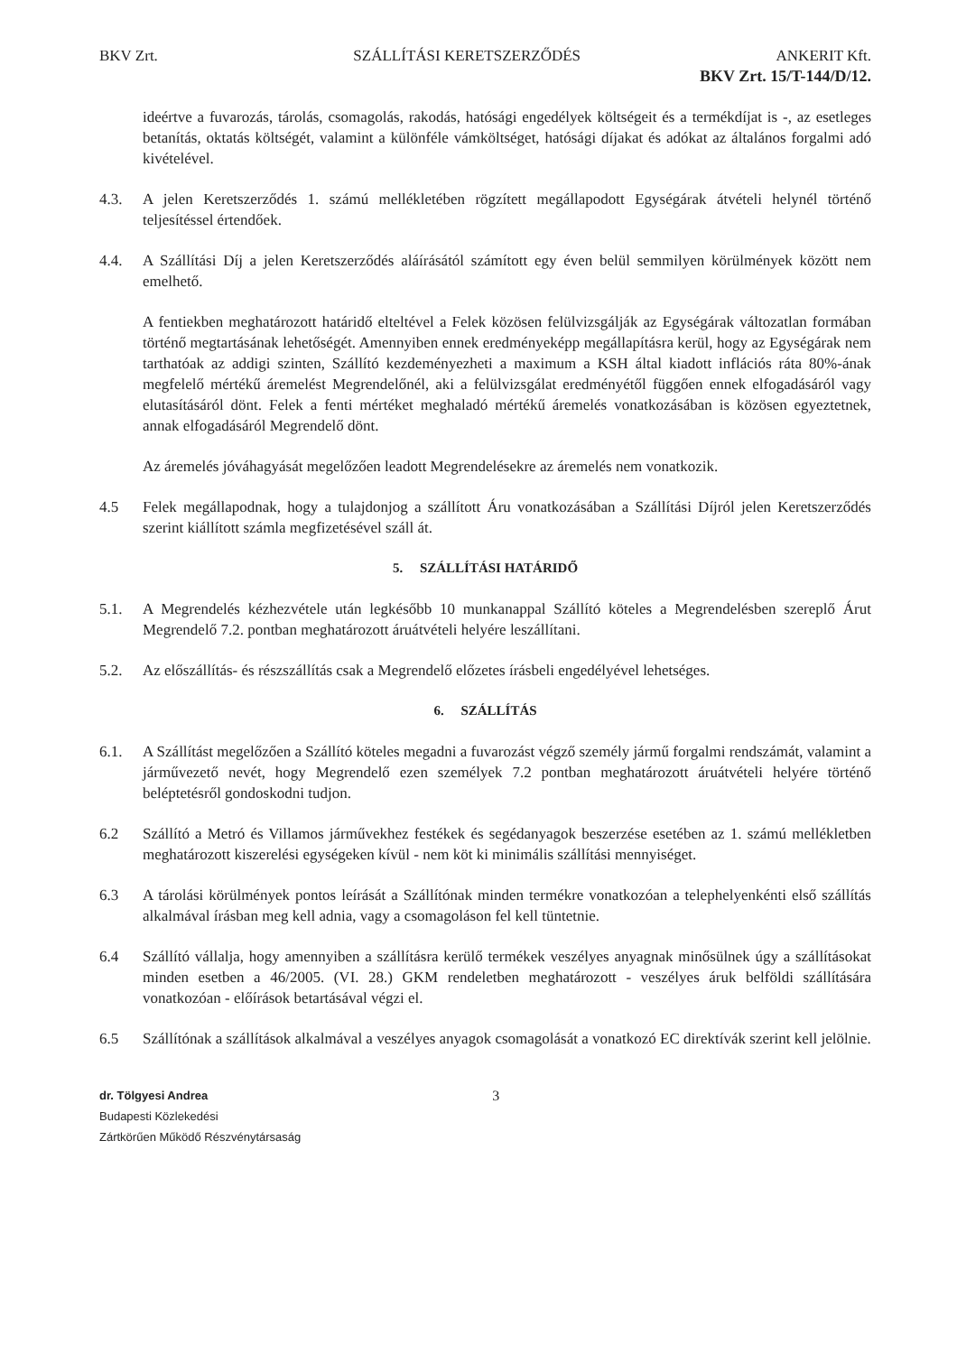BKV Zrt. SZÁLLÍTÁSI KERETSZERZŐDÉS ANKERIT Kft.
BKV Zrt. 15/T-144/D/12.
ideértve a fuvarozás, tárolás, csomagolás, rakodás, hatósági engedélyek költségeit és a termékdíjat is -, az esetleges betanítás, oktatás költségét, valamint a különféle vámköltséget, hatósági díjakat és adókat az általános forgalmi adó kivételével.
4.3. A jelen Keretszerződés 1. számú mellékletében rögzített megállapodott Egységárak átvételi helynél történő teljesítéssel értendőek.
4.4. A Szállítási Díj a jelen Keretszerződés aláírásától számított egy éven belül semmilyen körülmények között nem emelhető.
A fentiekben meghatározott határidő elteltével a Felek közösen felülvizsgálják az Egységárak változatlan formában történő megtartásának lehetőségét. Amennyiben ennek eredményeképp megállapításra kerül, hogy az Egységárak nem tarthatóak az addigi szinten, Szállító kezdeményezheti a maximum a KSH által kiadott inflációs ráta 80%-ának megfelelő mértékű áremelést Megrendelőnél, aki a felülvizsgálat eredményétől függően ennek elfogadásáról vagy elutasításáról dönt. Felek a fenti mértéket meghaladó mértékű áremelés vonatkozásában is közösen egyeztetnek, annak elfogadásáról Megrendelő dönt.
Az áremelés jóváhagyását megelőzően leadott Megrendelésekre az áremelés nem vonatkozik.
4.5 Felek megállapodnak, hogy a tulajdonjog a szállított Áru vonatkozásában a Szállítási Díjról jelen Keretszerződés szerint kiállított számla megfizetésével száll át.
5. SZÁLLÍTÁSI HATÁRIDŐ
5.1. A Megrendelés kézhezvétele után legkésőbb 10 munkanappal Szállító köteles a Megrendelésben szereplő Árut Megrendelő 7.2. pontban meghatározott áruátvételi helyére leszállítani.
5.2. Az előszállítás- és részszállítás csak a Megrendelő előzetes írásbeli engedélyével lehetséges.
6. SZÁLLÍTÁS
6.1. A Szállítást megelőzően a Szállító köteles megadni a fuvarozást végző személy jármű forgalmi rendszámát, valamint a járművezető nevét, hogy Megrendelő ezen személyek 7.2 pontban meghatározott áruátvételi helyére történő beléptetésről gondoskodni tudjon.
6.2 Szállító a Metró és Villamos járművekhez festékek és segédanyagok beszerzése esetében az 1. számú mellékletben meghatározott kiszerelési egységeken kívül - nem köt ki minimális szállítási mennyiséget.
6.3 A tárolási körülmények pontos leírását a Szállítónak minden termékre vonatkozóan a telephelyenkénti első szállítás alkalmával írásban meg kell adnia, vagy a csomagoláson fel kell tüntetnie.
6.4 Szállító vállalja, hogy amennyiben a szállításra kerülő termékek veszélyes anyagnak minősülnek úgy a szállításokat minden esetben a 46/2005. (VI. 28.) GKM rendeletben meghatározott - veszélyes áruk belföldi szállítására vonatkozóan - előírások betartásával végzi el.
6.5 Szállítónak a szállítások alkalmával a veszélyes anyagok csomagolását a vonatkozó EC direktívák szerint kell jelölnie.
dr. Tölgyesi Andrea
Budapesti Közlekedési
Zártkörűen Működő Részvénytársaság
3